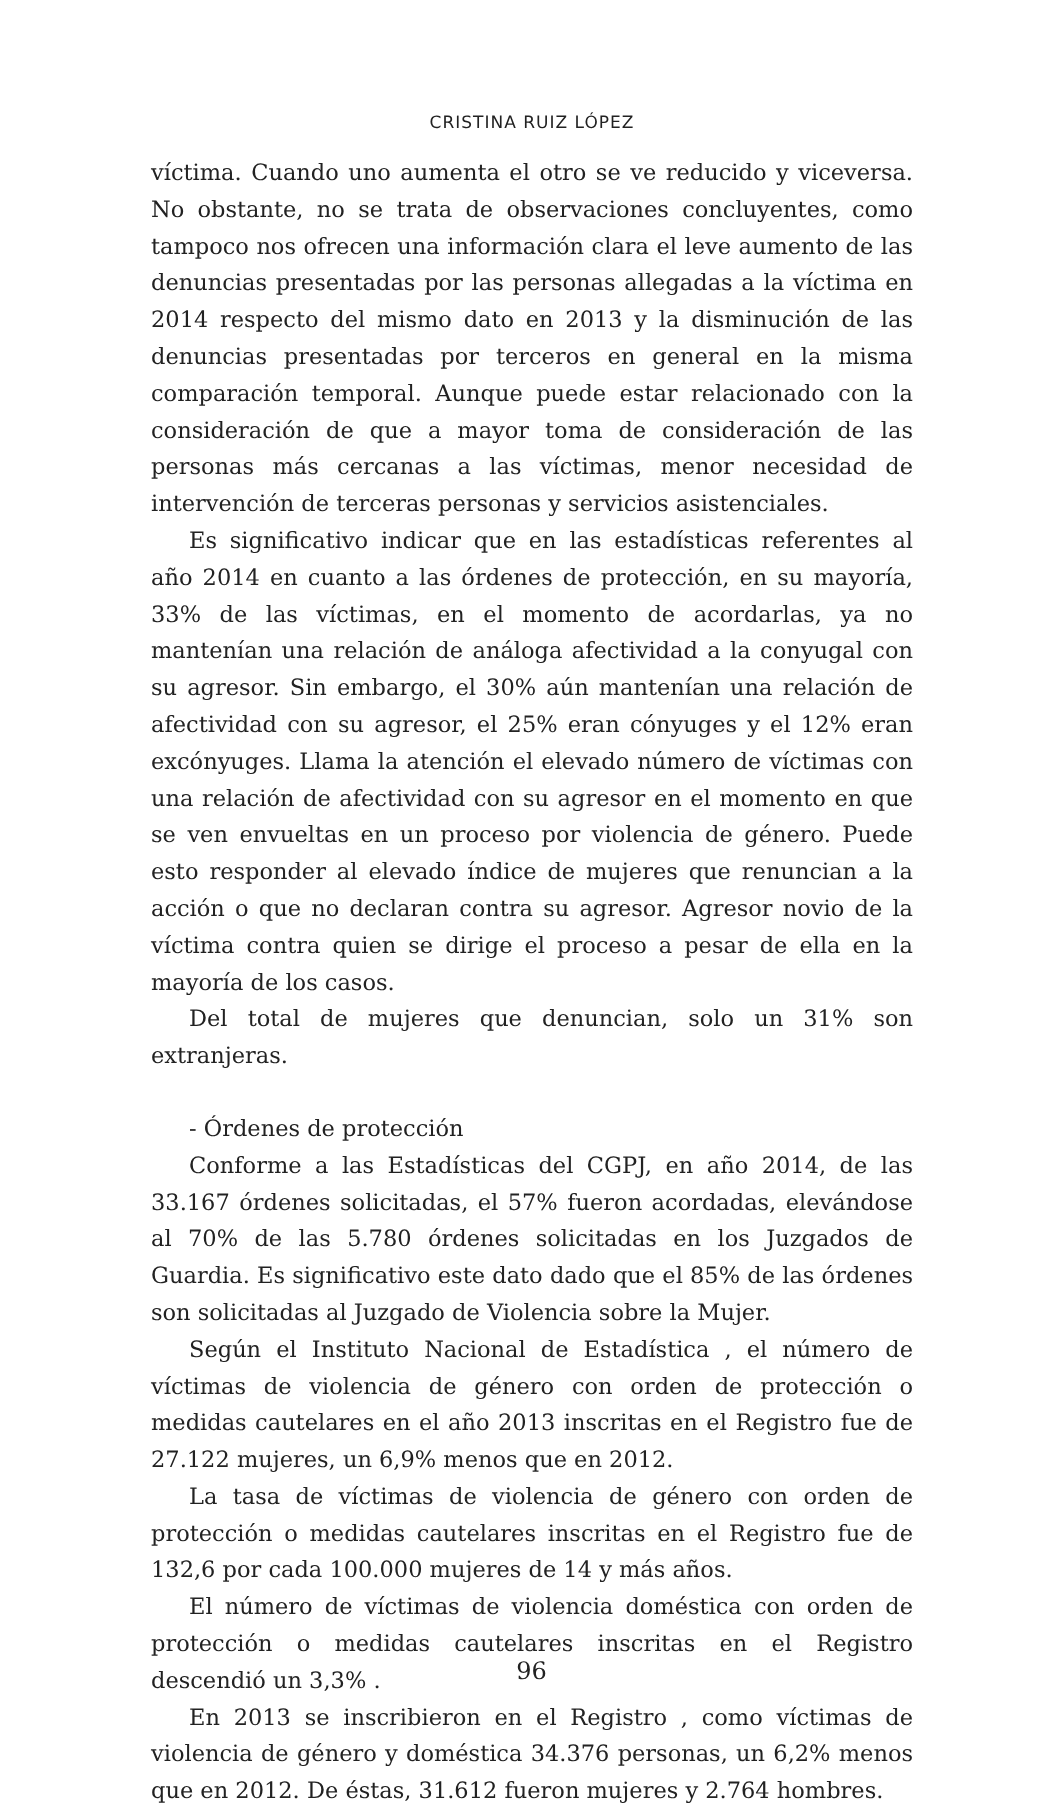CRISTINA RUIZ LÓPEZ
víctima. Cuando uno aumenta el otro se ve reducido y viceversa. No obstante, no se trata de observaciones concluyentes, como tampoco nos ofrecen una información clara el leve aumento de las denuncias presentadas por las personas allegadas a la víctima en 2014 respecto del mismo dato en 2013 y la disminución de las denuncias presentadas por terceros en general en la misma comparación temporal. Aunque puede estar relacionado con la consideración de que a mayor toma de consideración de las personas más cercanas a las víctimas, menor necesidad de intervención de terceras personas y servicios asistenciales.
Es significativo indicar que en las estadísticas referentes al año 2014 en cuanto a las órdenes de protección, en su mayoría, 33% de las víctimas, en el momento de acordarlas, ya no mantenían una relación de análoga afectividad a la conyugal con su agresor. Sin embargo, el 30% aún mantenían una relación de afectividad con su agresor, el 25% eran cónyuges y el 12% eran excónyuges. Llama la atención el elevado número de víctimas con una relación de afectividad con su agresor en el momento en que se ven envueltas en un proceso por violencia de género. Puede esto responder al elevado índice de mujeres que renuncian a la acción o que no declaran contra su agresor. Agresor novio de la víctima contra quien se dirige el proceso a pesar de ella en la mayoría de los casos.
Del total de mujeres que denuncian, solo un 31% son extranjeras.
- Órdenes de protección
Conforme a las Estadísticas del CGPJ, en año 2014, de las 33.167 órdenes solicitadas, el 57% fueron acordadas, elevándose al 70% de las 5.780 órdenes solicitadas en los Juzgados de Guardia. Es significativo este dato dado que el 85% de las órdenes son solicitadas al Juzgado de Violencia sobre la Mujer.
Según el Instituto Nacional de Estadística , el número de víctimas de violencia de género con orden de protección o medidas cautelares en el año 2013 inscritas en el Registro fue de 27.122 mujeres, un 6,9% menos que en 2012.
La tasa de víctimas de violencia de género con orden de protección o medidas cautelares inscritas en el Registro fue de 132,6 por cada 100.000 mujeres de 14 y más años.
El número de víctimas de violencia doméstica con orden de protección o medidas cautelares inscritas en el Registro descendió un 3,3% .
En 2013 se inscribieron en el Registro , como víctimas de violencia de género y doméstica 34.376 personas, un 6,2% menos que en 2012. De éstas, 31.612 fueron mujeres y 2.764 hombres.
96